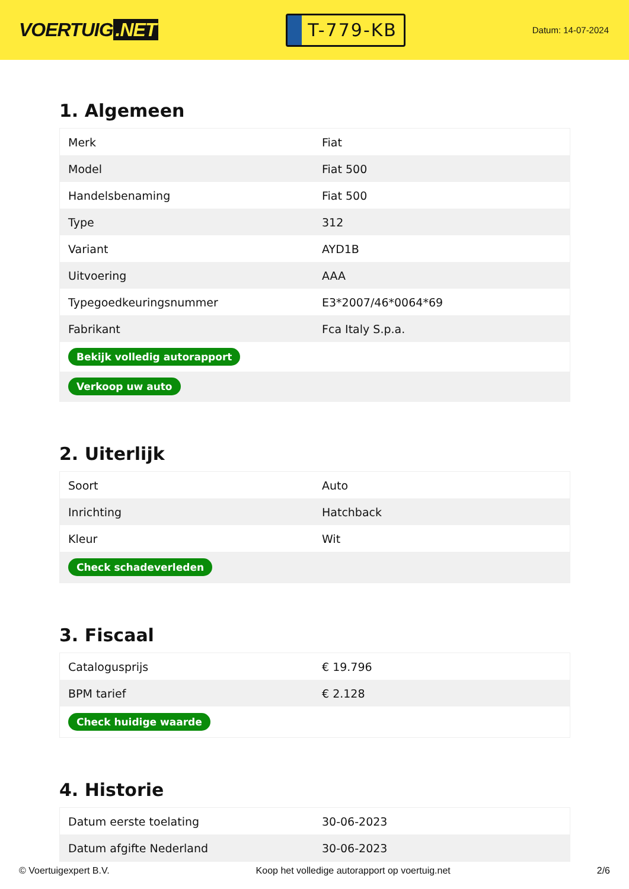VOERTUIG.NET
T-779-KB
Datum: 14-07-2024
1. Algemeen
| Merk | Fiat |
| Model | Fiat 500 |
| Handelsbenaming | Fiat 500 |
| Type | 312 |
| Variant | AYD1B |
| Uitvoering | AAA |
| Typegoedkeuringsnummer | E3*2007/46*0064*69 |
| Fabrikant | Fca Italy S.p.a. |
| Bekijk volledig autorapport | |
| Verkoop uw auto | |
2. Uiterlijk
| Soort | Auto |
| Inrichting | Hatchback |
| Kleur | Wit |
| Check schadeverleden | |
3. Fiscaal
| Catalogusprijs | € 19.796 |
| BPM tarief | € 2.128 |
| Check huidige waarde | |
4. Historie
| Datum eerste toelating | 30-06-2023 |
| Datum afgifte Nederland | 30-06-2023 |
© Voertuigexpert B.V. Koop het volledige autorapport op voertuig.net 2/6